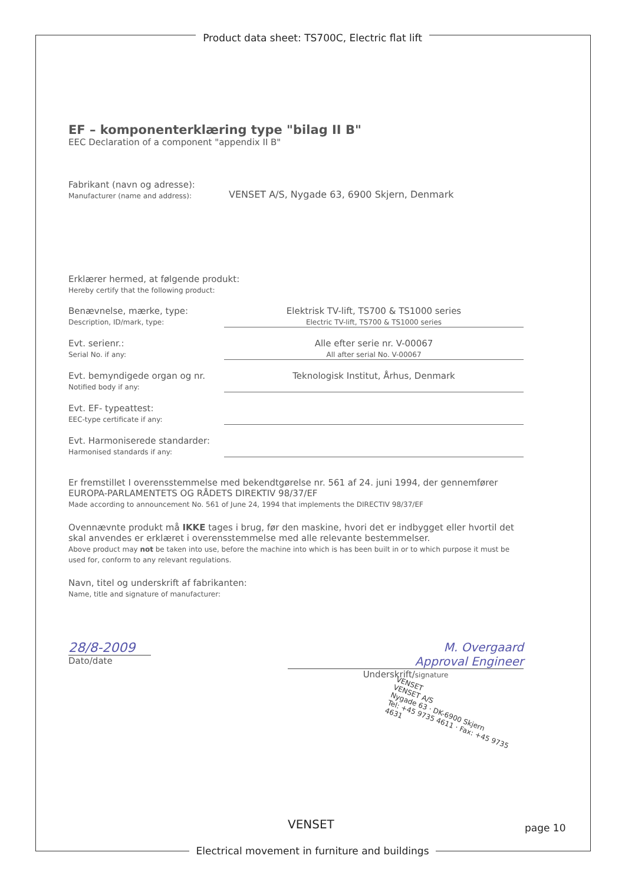Product data sheet: TS700C, Electric flat lift
EF – komponenterklæring type "bilag II B"
EEC Declaration of a component "appendix II B"
Fabrikant (navn og adresse):
Manufacturer (name and address):
VENSET A/S, Nygade 63, 6900 Skjern, Denmark
Erklærer hermed, at følgende produkt:
Hereby certify that the following product:
Benævnelse, mærke, type:
Description, ID/mark, type:
Elektrisk TV-lift, TS700 & TS1000 series
Electric TV-lift, TS700 & TS1000 series
Evt. serienr.:
Serial No. if any:
Alle efter serie nr. V-00067
All after serial No. V-00067
Evt. bemyndigede organ og nr.
Notified body if any:
Teknologisk Institut, Århus, Denmark
Evt. EF- typeattest:
EEC-type certificate if any:
Evt. Harmoniserede standarder:
Harmonised standards if any:
Er fremstillet I overensstemmelse med bekendtgørelse nr. 561 af 24. juni 1994, der gennemfører EUROPA-PARLAMENTETS OG RÅDETS DIREKTIV 98/37/EF
Made according to announcement No. 561 of June 24, 1994 that implements the DIRECTIV 98/37/EF
Ovennævnte produkt må IKKE tages i brug, før den maskine, hvori det er indbygget eller hvortil det skal anvendes er erklæret i overensstemmelse med alle relevante bestemmelser.
Above product may not be taken into use, before the machine into which is has been built in or to which purpose it must be used for, conform to any relevant regulations.
Navn, titel og underskrift af fabrikanten:
Name, title and signature of manufacturer:
28/8-2009
Dato/date
M. Overgaard
Approval Engineer
Underskrift/signature
VENSET
VENSET A/S
Nygade 63 · DK-6900 Skjern
Tel: +45 9735 4611 · Fax: +45 9735 4631
VENSET page 10
Electrical movement in furniture and buildings